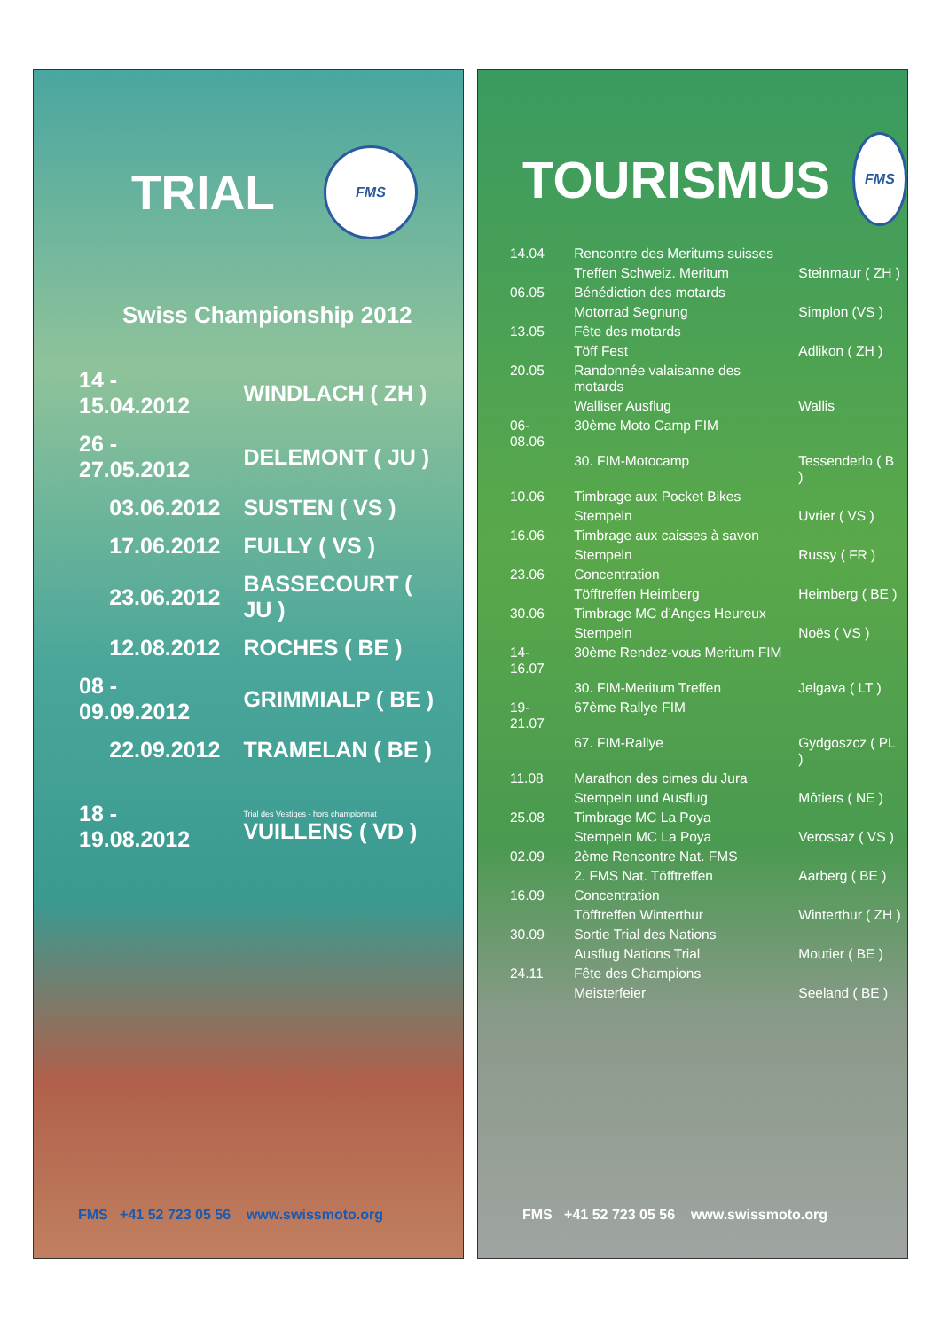TRIAL
FMS
Swiss Championship 2012
| 14 - 15.04.2012 | WINDLACH ( ZH ) |
| 26 - 27.05.2012 | DELEMONT ( JU ) |
| 03.06.2012 | SUSTEN ( VS ) |
| 17.06.2012 | FULLY ( VS ) |
| 23.06.2012 | BASSECOURT ( JU ) |
| 12.08.2012 | ROCHES ( BE ) |
| 08 - 09.09.2012 | GRIMMIALP ( BE ) |
| 22.09.2012 | TRAMELAN ( BE ) |
| 18 - 19.08.2012 | Trial des Vestiges - hors championnat VUILLENS ( VD ) |
FMS +41 52 723 05 56 www.swissmoto.org
TOURISMUS
FMS
| 14.04 | Rencontre des Meritums suisses | |
| | Treffen Schweiz. Meritum | Steinmaur ( ZH ) |
| 06.05 | Bénédiction des motards | |
| | Motorrad Segnung | Simplon (VS ) |
| 13.05 | Fête des motards | |
| | Töff Fest | Adlikon ( ZH ) |
| 20.05 | Randonnée valaisanne des motards | |
| | Walliser Ausflug | Wallis |
| 06-08.06 | 30ème Moto Camp FIM | |
| | 30. FIM-Motocamp | Tessenderlo ( B ) |
| 10.06 | Timbrage aux Pocket Bikes | |
| | Stempeln | Uvrier ( VS ) |
| 16.06 | Timbrage aux caisses à savon | |
| | Stempeln | Russy ( FR ) |
| 23.06 | Concentration | |
| | Töfftreffen Heimberg | Heimberg ( BE ) |
| 30.06 | Timbrage MC d’Anges Heureux | |
| | Stempeln | Noës ( VS ) |
| 14-16.07 | 30ème Rendez-vous Meritum FIM | |
| | 30. FIM-Meritum Treffen | Jelgava ( LT ) |
| 19-21.07 | 67ème Rallye FIM | |
| | 67. FIM-Rallye | Gydgoszcz ( PL ) |
| 11.08 | Marathon des cimes du Jura | |
| | Stempeln und Ausflug | Môtiers ( NE ) |
| 25.08 | Timbrage MC La Poya | |
| | Stempeln MC La Poya | Verossaz ( VS ) |
| 02.09 | 2ème Rencontre Nat. FMS | |
| | 2. FMS Nat. Töfftreffen | Aarberg ( BE ) |
| 16.09 | Concentration | |
| | Töfftreffen Winterthur | Winterthur ( ZH ) |
| 30.09 | Sortie Trial des Nations | |
| | Ausflug Nations Trial | Moutier ( BE ) |
| 24.11 | Fête des Champions | |
| | Meisterfeier | Seeland ( BE ) |
FMS +41 52 723 05 56 www.swissmoto.org